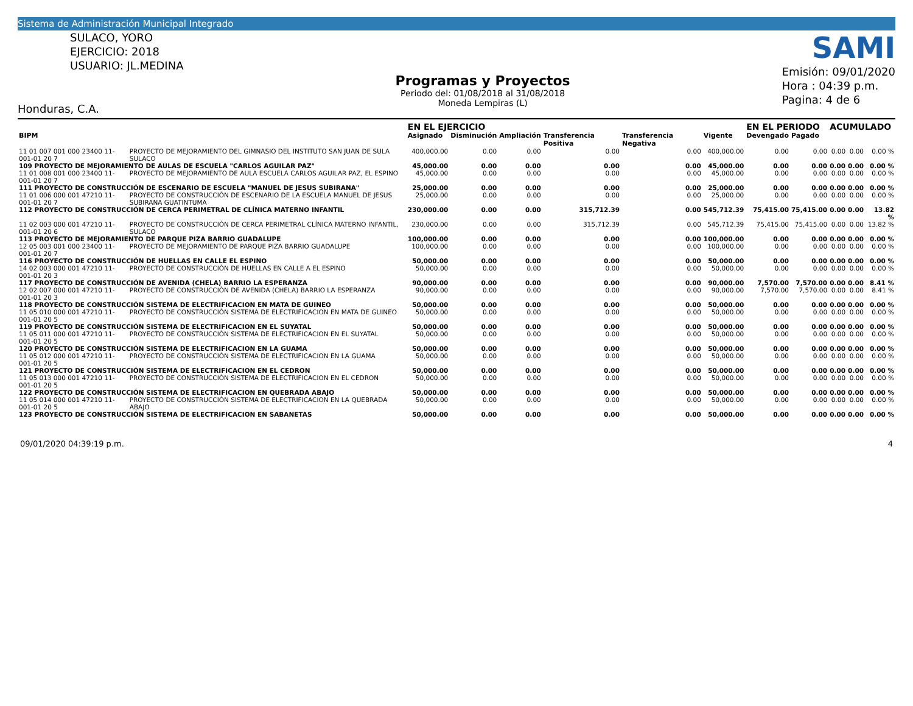Sistema de Administración Municipal Integrado
SULACO, YORO
EJERCICIO: 2018
USUARIO: JL.MEDINA
Honduras, C.A.
Programas y Proyectos
Periodo del: 01/08/2018 al 31/08/2018
Moneda Lempiras (L)
SAMI
Emisión: 09/01/2020
Hora : 04:39 p.m.
Pagina: 4 de 6
| | | EN EL EJERCICIO | | | | | | EN EL PERIODO | | ACUMULADO | | |
| --- | --- | --- | --- | --- | --- | --- | --- | --- | --- | --- | --- | --- |
| BIPM | | Asignado | Disminución | Ampliación | Transferencia Positiva | Transferencia Negativa | Vigente | Devengado | Pagado | | | |
| 11 01 007 001 000 23400 11-001-01 20 7 | PROYECTO DE MEJORAMIENTO DEL GIMNASIO DEL INSTITUTO SAN JUAN DE SULA SULACO | 400,000.00 | 0.00 | 0.00 | 0.00 | 0.00 | 400,000.00 | 0.00 | 0.00 | 0.00 | 0.00 | 0.00 % |
| 109 PROYECTO DE MEJORAMIENTO DE AULAS DE ESCUELA "CARLOS AGUILAR PAZ" | | 45,000.00 | 0.00 | 0.00 | 0.00 | 0.00 | 45,000.00 | 0.00 | 0.00 | 0.00 | 0.00 | 0.00 % |
| 11 01 008 001 000 23400 11-001-01 20 7 | PROYECTO DE MEJORAMIENTO DE AULA ESCUELA CARLOS AGUILAR PAZ, EL ESPINO | 45,000.00 | 0.00 | 0.00 | 0.00 | 0.00 | 45,000.00 | 0.00 | 0.00 | 0.00 | 0.00 | 0.00 % |
| 111 PROYECTO DE CONSTRUCCIÓN DE ESCENARIO DE ESCUELA "MANUEL DE JESUS SUBIRANA" | | 25,000.00 | 0.00 | 0.00 | 0.00 | 0.00 | 25,000.00 | 0.00 | 0.00 | 0.00 | 0.00 | 0.00 % |
| 11 01 006 000 001 47210 11-001-01 20 7 | PROYECTO DE CONSTRUCCIÓN DE ESCENARIO DE LA ESCUELA MANUEL DE JESUS SUBIRANA GUATINTUMA | 25,000.00 | 0.00 | 0.00 | 0.00 | 0.00 | 25,000.00 | 0.00 | 0.00 | 0.00 | 0.00 | 0.00 % |
| 112 PROYECTO DE CONSTRUCCIÓN DE CERCA PERIMETRAL DE CLÍNICA MATERNO INFANTIL | | 230,000.00 | 0.00 | 0.00 | 315,712.39 | 0.00 | 545,712.39 | 75,415.00 | 75,415.00 | 0.00 | 0.00 | 13.82 % |
| 11 02 003 000 001 47210 11-001-01 20 6 | PROYECTO DE CONSTRUCCIÓN DE CERCA PERIMETRAL CLÍNICA MATERNO INFANTIL, SULACO | 230,000.00 | 0.00 | 0.00 | 315,712.39 | 0.00 | 545,712.39 | 75,415.00 | 75,415.00 | 0.00 | 0.00 | 13.82 % |
| 113 PROYECTO DE MEJORAMIENTO DE PARQUE PIZA BARRIO GUADALUPE | | 100,000.00 | 0.00 | 0.00 | 0.00 | 0.00 | 100,000.00 | 0.00 | 0.00 | 0.00 | 0.00 | 0.00 % |
| 12 05 003 001 000 23400 11-001-01 20 7 | PROYECTO DE MEJORAMIENTO DE PARQUE PIZA BARRIO GUADALUPE | 100,000.00 | 0.00 | 0.00 | 0.00 | 0.00 | 100,000.00 | 0.00 | 0.00 | 0.00 | 0.00 | 0.00 % |
| 116 PROYECTO DE CONSTRUCCIÓN DE HUELLAS EN CALLE EL ESPINO | | 50,000.00 | 0.00 | 0.00 | 0.00 | 0.00 | 50,000.00 | 0.00 | 0.00 | 0.00 | 0.00 | 0.00 % |
| 14 02 003 000 001 47210 11-001-01 20 3 | PROYECTO DE CONSTRUCCIÓN DE HUELLAS EN CALLE A EL ESPINO | 50,000.00 | 0.00 | 0.00 | 0.00 | 0.00 | 50,000.00 | 0.00 | 0.00 | 0.00 | 0.00 | 0.00 % |
| 117 PROYECTO DE CONSTRUCCIÓN DE AVENIDA (CHELA) BARRIO LA ESPERANZA | | 90,000.00 | 0.00 | 0.00 | 0.00 | 0.00 | 90,000.00 | 7,570.00 | 7,570.00 | 0.00 | 0.00 | 8.41 % |
| 12 02 007 000 001 47210 11-001-01 20 3 | PROYECTO DE CONSTRUCCIÓN DE AVENIDA (CHELA) BARRIO LA ESPERANZA | 90,000.00 | 0.00 | 0.00 | 0.00 | 0.00 | 90,000.00 | 7,570.00 | 7,570.00 | 0.00 | 0.00 | 8.41 % |
| 118 PROYECTO DE CONSTRUCCIÓN SISTEMA DE ELECTRIFICACION EN MATA DE GUINEO | | 50,000.00 | 0.00 | 0.00 | 0.00 | 0.00 | 50,000.00 | 0.00 | 0.00 | 0.00 | 0.00 | 0.00 % |
| 11 05 010 000 001 47210 11-001-01 20 5 | PROYECTO DE CONSTRUCCIÓN SISTEMA DE ELECTRIFICACION EN MATA DE GUINEO | 50,000.00 | 0.00 | 0.00 | 0.00 | 0.00 | 50,000.00 | 0.00 | 0.00 | 0.00 | 0.00 | 0.00 % |
| 119 PROYECTO DE CONSTRUCCIÓN SISTEMA DE ELECTRIFICACION EN EL SUYATAL | | 50,000.00 | 0.00 | 0.00 | 0.00 | 0.00 | 50,000.00 | 0.00 | 0.00 | 0.00 | 0.00 | 0.00 % |
| 11 05 011 000 001 47210 11-001-01 20 5 | PROYECTO DE CONSTRUCCIÓN SISTEMA DE ELECTRIFICACION EN EL SUYATAL | 50,000.00 | 0.00 | 0.00 | 0.00 | 0.00 | 50,000.00 | 0.00 | 0.00 | 0.00 | 0.00 | 0.00 % |
| 120 PROYECTO DE CONSTRUCCIÓN SISTEMA DE ELECTRIFICACION EN LA GUAMA | | 50,000.00 | 0.00 | 0.00 | 0.00 | 0.00 | 50,000.00 | 0.00 | 0.00 | 0.00 | 0.00 | 0.00 % |
| 11 05 012 000 001 47210 11-001-01 20 5 | PROYECTO DE CONSTRUCCIÓN SISTEMA DE ELECTRIFICACION EN LA GUAMA | 50,000.00 | 0.00 | 0.00 | 0.00 | 0.00 | 50,000.00 | 0.00 | 0.00 | 0.00 | 0.00 | 0.00 % |
| 121 PROYECTO DE CONSTRUCCIÓN SISTEMA DE ELECTRIFICACION EN EL CEDRON | | 50,000.00 | 0.00 | 0.00 | 0.00 | 0.00 | 50,000.00 | 0.00 | 0.00 | 0.00 | 0.00 | 0.00 % |
| 11 05 013 000 001 47210 11-001-01 20 5 | PROYECTO DE CONSTRUCCIÓN SISTEMA DE ELECTRIFICACION EN EL CEDRON | 50,000.00 | 0.00 | 0.00 | 0.00 | 0.00 | 50,000.00 | 0.00 | 0.00 | 0.00 | 0.00 | 0.00 % |
| 122 PROYECTO DE CONSTRUCCIÓN SISTEMA DE ELECTRIFICACION EN QUEBRADA ABAJO | | 50,000.00 | 0.00 | 0.00 | 0.00 | 0.00 | 50,000.00 | 0.00 | 0.00 | 0.00 | 0.00 | 0.00 % |
| 11 05 014 000 001 47210 11-001-01 20 5 | PROYECTO DE CONSTRUCCIÓN SISTEMA DE ELECTRIFICACION EN LA QUEBRADA ABAJO | 50,000.00 | 0.00 | 0.00 | 0.00 | 0.00 | 50,000.00 | 0.00 | 0.00 | 0.00 | 0.00 | 0.00 % |
| 123 PROYECTO DE CONSTRUCCIÓN SISTEMA DE ELECTRIFICACION EN SABANETAS | | 50,000.00 | 0.00 | 0.00 | 0.00 | 0.00 | 50,000.00 | 0.00 | 0.00 | 0.00 | 0.00 | 0.00 % |
09/01/2020 04:39:19 p.m. 4